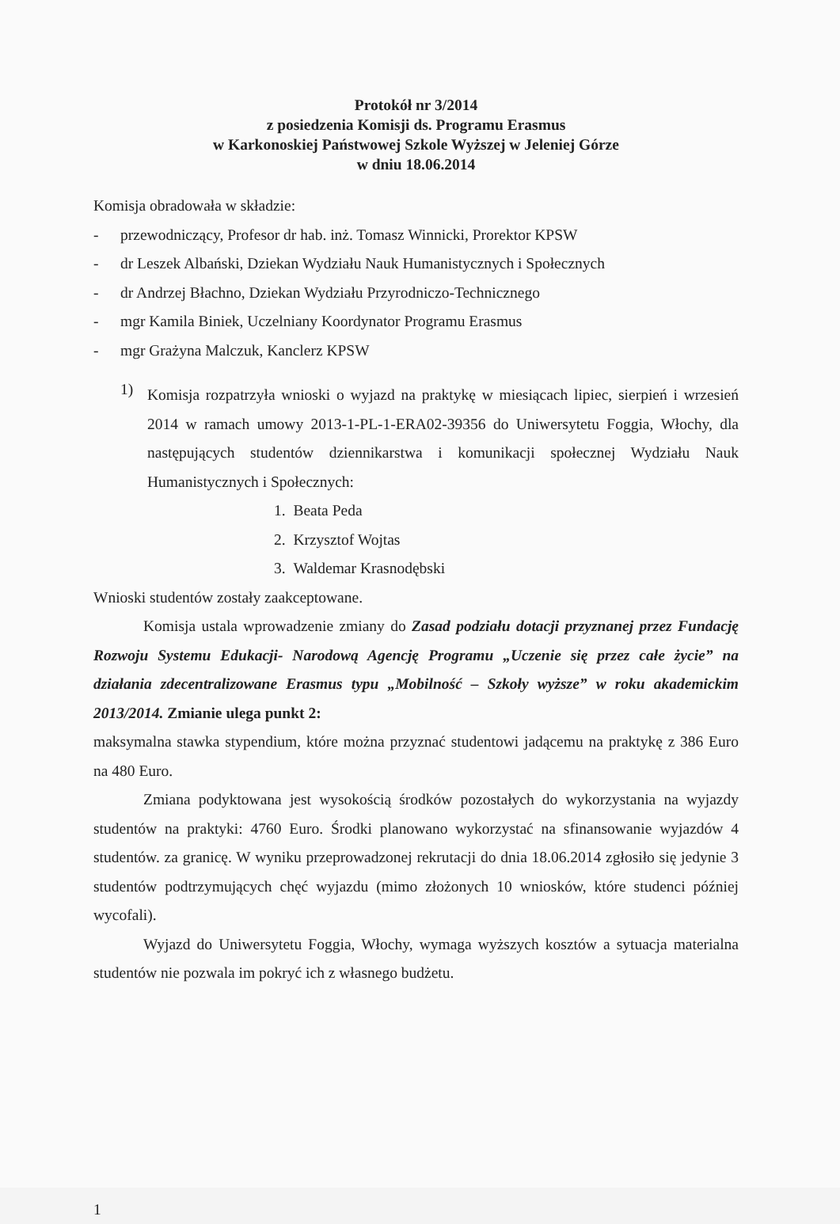Protokół nr 3/2014
z posiedzenia Komisji ds. Programu Erasmus
w Karkonoskiej Państwowej Szkole Wyższej w Jeleniej Górze
w dniu 18.06.2014
Komisja obradowała w składzie:
- przewodniczący, Profesor dr hab. inż. Tomasz Winnicki, Prorektor KPSW
- dr Leszek Albański, Dziekan Wydziału Nauk Humanistycznych i Społecznych
- dr Andrzej Błachno, Dziekan Wydziału Przyrodniczo-Technicznego
- mgr Kamila Biniek, Uczelniany Koordynator Programu Erasmus
- mgr Grażyna Malczuk, Kanclerz KPSW
1)
Komisja rozpatrzyła wnioski o wyjazd na praktykę w miesiącach lipiec, sierpień i wrzesień 2014 w ramach umowy 2013-1-PL-1-ERA02-39356 do Uniwersytetu Foggia, Włochy, dla następujących studentów dziennikarstwa i komunikacji społecznej Wydziału Nauk Humanistycznych i Społecznych:
1. Beata Peda
2. Krzysztof Wojtas
3. Waldemar Krasnodębski
Wnioski studentów zostały zaakceptowane.
Komisja ustala wprowadzenie zmiany do Zasad podziału dotacji przyznanej przez Fundację Rozwoju Systemu Edukacji- Narodową Agencję Programu „Uczenie się przez całe życie” na działania zdecentralizowane Erasmus typu „Mobilność – Szkoły wyższe” w roku akademickim 2013/2014. Zmianie ulega punkt 2:
maksymalna stawka stypendium, które można przyznać studentowi jadącemu na praktykę z 386 Euro na 480 Euro.
Zmiana podyktowana jest wysokością środków pozostałych do wykorzystania na wyjazdy studentów na praktyki: 4760 Euro. Środki planowano wykorzystać na sfinansowanie wyjazdów 4 studentów. za granicę. W wyniku przeprowadzonej rekrutacji do dnia 18.06.2014 zgłosiło się jedynie 3 studentów podtrzymujących chęć wyjazdu (mimo złożonych 10 wniosków, które studenci później wycofali).
Wyjazd do Uniwersytetu Foggia, Włochy, wymaga wyższych kosztów a sytuacja materialna studentów nie pozwala im pokryć ich z własnego budżetu.
1